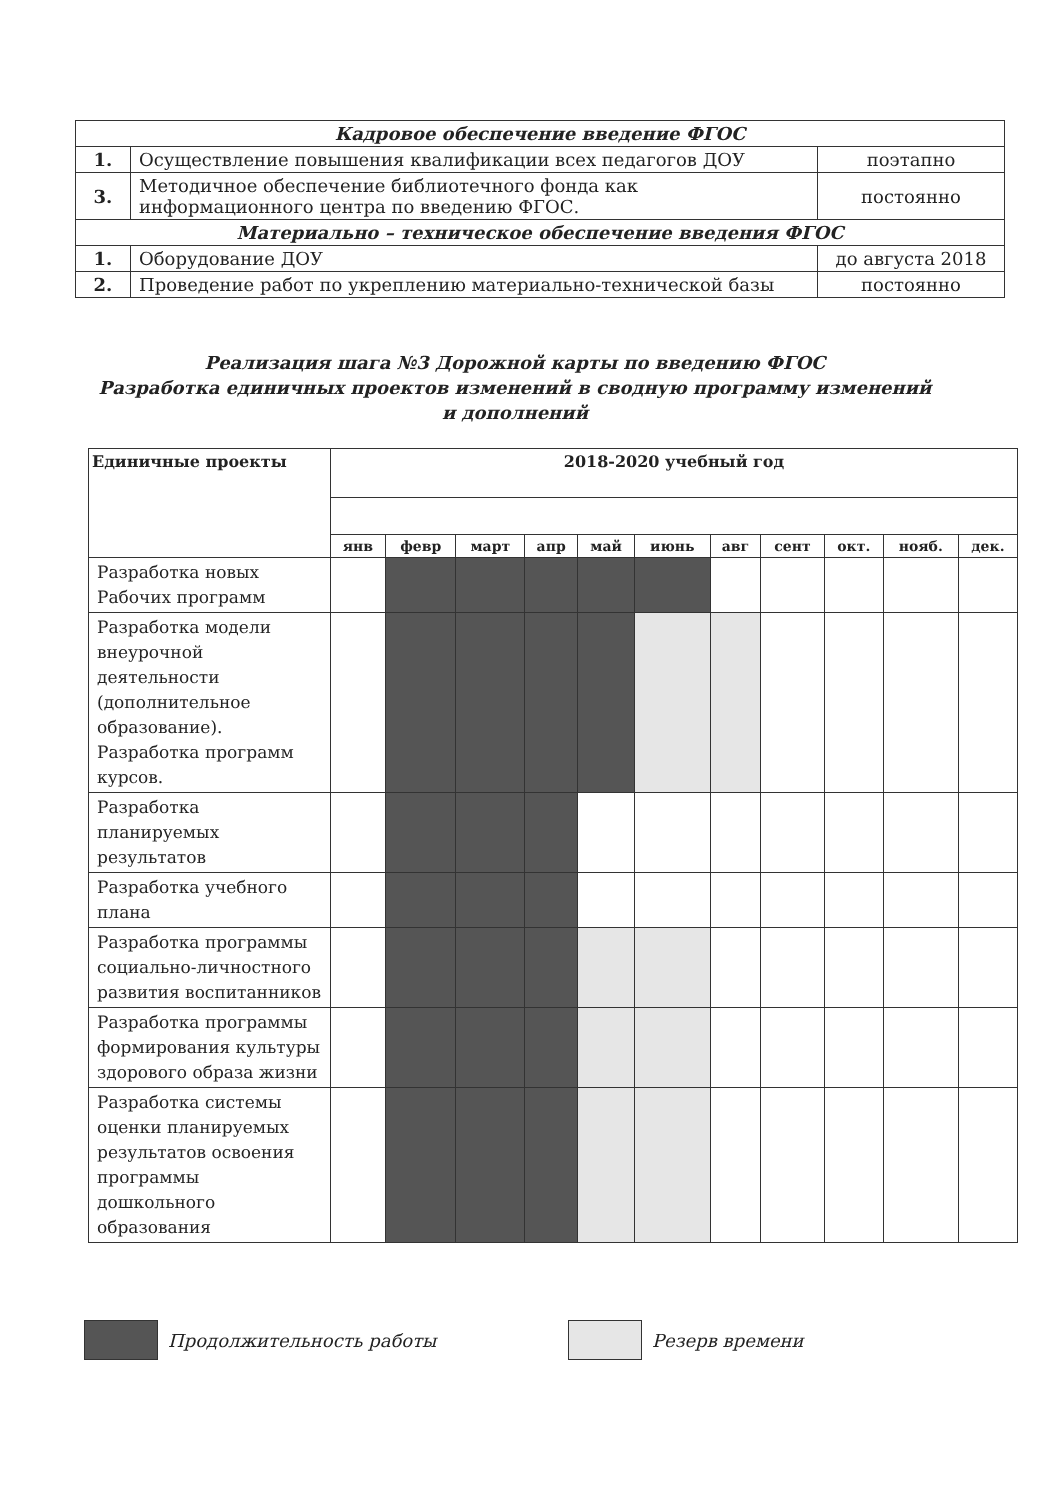| Кадровое обеспечение введение ФГОС | | |
| 1. | Осуществление повышения квалификации всех педагогов ДОУ | поэтапно |
| 3. | Методичное обеспечение библиотечного фонда как информационного центра по введению ФГОС. | постоянно |
| Материально – техническое обеспечение введения ФГОС | | |
| 1. | Оборудование ДОУ | до августа 2018 |
| 2. | Проведение работ по укреплению материально-технической базы | постоянно |
Реализация шага №3 Дорожной карты по введению ФГОС
Разработка единичных проектов изменений в сводную программу изменений
и дополнений
| Единичные проекты | 2018-2020 учебный год | | | | | | | | | | |
| --- | --- | --- | --- | --- | --- | --- | --- | --- | --- | --- | --- |
| | янв | февр | март | апр | май | июнь | авг | сент | окт. | нояб. | дек. |
| Разработка новых Рабочих программ | | | | | | | | | | | |
| Разработка модели внеурочной деятельности (дополнительное образование). Разработка программ курсов. | | | | | | | | | | | |
| Разработка планируемых результатов | | | | | | | | | | | |
| Разработка учебного плана | | | | | | | | | | | |
| Разработка программы социально-личностного развития воспитанников | | | | | | | | | | | |
| Разработка программы формирования культуры здорового образа жизни | | | | | | | | | | | |
| Разработка системы оценки планируемых результатов освоения программы дошкольного образования | | | | | | | | | | | |
Продолжительность работы Резерв времени